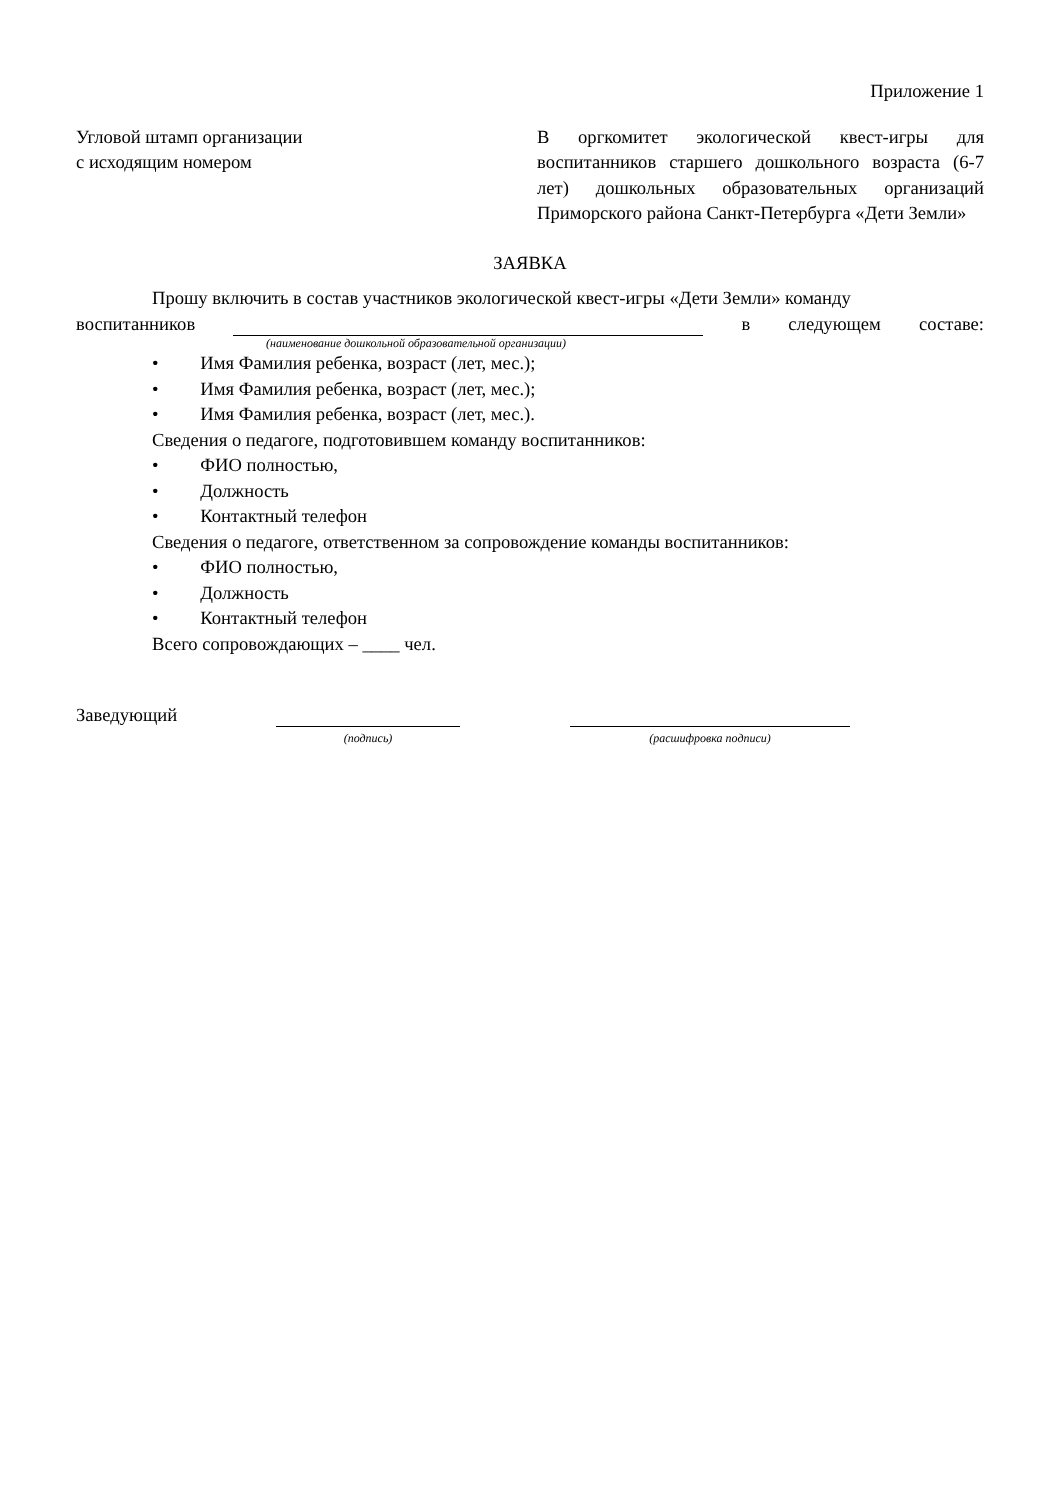Приложение 1
Угловой штамп организации
с исходящим номером
В оргкомитет экологической квест-игры для воспитанников старшего дошкольного возраста (6-7 лет) дошкольных образовательных организаций Приморского района Санкт-Петербурга «Дети Земли»
ЗАЯВКА
Прошу включить в состав участников экологической квест-игры «Дети Земли» команду
воспитанников в следующем составе:
(наименование дошкольной образовательной организации)
• Имя Фамилия ребенка, возраст (лет, мес.);
• Имя Фамилия ребенка, возраст (лет, мес.);
• Имя Фамилия ребенка, возраст (лет, мес.).
Сведения о педагоге, подготовившем команду воспитанников:
• ФИО полностью,
• Должность
• Контактный телефон
Сведения о педагоге, ответственном за сопровождение команды воспитанников:
• ФИО полностью,
• Должность
• Контактный телефон
Всего сопровождающих – ____ чел.
Заведующий
(подпись) (расшифровка подписи)